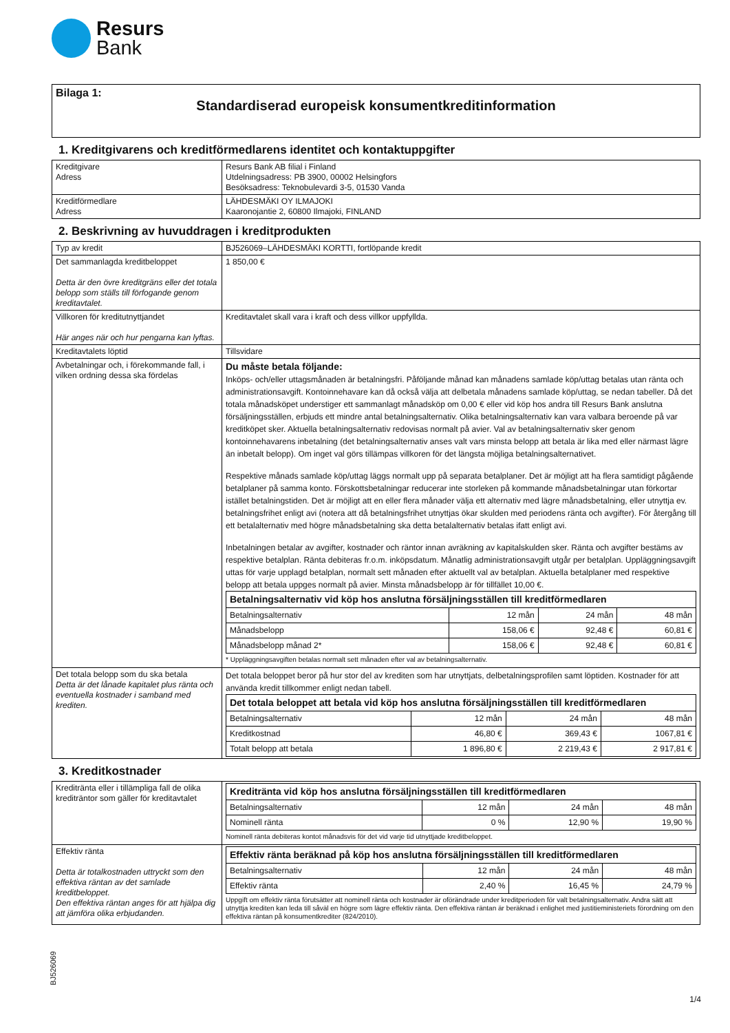Resurs
Bank
Bilaga 1:
Standardiserad europeisk konsumentkreditinformation
1. Kreditgivarens och kreditförmedlarens identitet och kontaktuppgifter
| Kreditgivare Adress | Resurs Bank AB filial i Finland Utdelningsadress: PB 3900, 00002 Helsingfors Besöksadress: Teknobulevardi 3-5, 01530 Vanda |
| Kreditförmedlare Adress | LÄHDESMÄKI OY ILMAJOKI Kaaronojantie 2, 60800 Ilmajoki, FINLAND |
2. Beskrivning av huvuddragen i kreditprodukten
| Typ av kredit | BJ526069–LÄHDESMÄKI KORTTI, fortlöpande kredit |
| Det sammanlagda kreditbeloppet Detta är den övre kreditgräns eller det totala belopp som ställs till förfogande genom kreditavtalet. | 1 850,00 € |
| Villkoren för kreditutnyttjandet Här anges när och hur pengarna kan lyftas. | Kreditavtalet skall vara i kraft och dess villkor uppfyllda. |
| Kreditavtalets löptid | Tillsvidare |
| Avbetalningar och, i förekommande fall, i vilken ordning dessa ska fördelas | Du måste betala följande: Inköps- och/eller uttagsmånaden är betalningsfri. Påföljande månad kan månadens samlade köp/uttag betalas utan ränta och administrationsavgift. Kontoinnehavare kan då också välja att delbetala månadens samlade köp/uttag, se nedan tabeller. Då det totala månadsköpet understiger ett sammanlagt månadsköp om 0,00 € eller vid köp hos andra till Resurs Bank anslutna försäljningsställen, erbjuds ett mindre antal betalningsalternativ. Olika betalningsalternativ kan vara valbara beroende på var kreditköpet sker. Aktuella betalningsalternativ redovisas normalt på avier. Val av betalningsalternativ sker genom kontoinnehavarens inbetalning (det betalningsalternativ anses valt vars minsta belopp att betala är lika med eller närmast lägre än inbetalt belopp). Om inget val görs tillämpas villkoren för det längsta möjliga betalningsalternativet. Respektive månads samlade köp/uttag läggs normalt upp på separata betalplaner. Det är möjligt att ha flera samtidigt pågående betalplaner på samma konto. Förskottsbetalningar reducerar inte storleken på kommande månadsbetalningar utan förkortar istället betalningstiden. Det är möjligt att en eller flera månader välja ett alternativ med lägre månadsbetalning, eller utnyttja ev. betalningsfrihet enligt avi (notera att då betalningsfrihet utnyttjas ökar skulden med periodens ränta och avgifter). För återgång till ett betalalternativ med högre månadsbetalning ska detta betalalternativ betalas ifatt enligt avi. Inbetalningen betalar av avgifter, kostnader och räntor innan avräkning av kapitalskulden sker. Ränta och avgifter bestäms av respektive betalplan. Ränta debiteras fr.o.m. inköpsdatum. Månatlig administrationsavgift utgår per betalplan. Uppläggningsavgift uttas för varje upplagd betalplan, normalt sett månaden efter aktuellt val av betalplan. Aktuella betalplaner med respektive belopp att betala uppges normalt på avier. Minsta månadsbelopp är för tillfället 10,00 €. / Betalningsalternativ vid köp hos anslutna försäljningsställen till kreditförmedlaren / / / / / Betalningsalternativ / 12 mån / 24 mån / 48 mån / / Månadsbelopp / 158,06 € / 92,48 € / 60,81 € / / Månadsbelopp månad 2* / 158,06 € / 92,48 € / 60,81 € / * Uppläggningsavgiften betalas normalt sett månaden efter val av betalningsalternativ. |
| Det totala belopp som du ska betala Detta är det lånade kapitalet plus ränta och eventuella kostnader i samband med krediten. | Det totala beloppet beror på hur stor del av krediten som har utnyttjats, delbetalningsprofilen samt löptiden. Kostnader för att använda kredit tillkommer enligt nedan tabell. / Det totala beloppet att betala vid köp hos anslutna försäljningsställen till kreditförmedlaren / / / / / Betalningsalternativ / 12 mån / 24 mån / 48 mån / / Kreditkostnad / 46,80 € / 369,43 € / 1067,81 € / / Totalt belopp att betala / 1 896,80 € / 2 219,43 € / 2 917,81 € / |
3. Kreditkostnader
| Kreditränta eller i tillämpliga fall de olika krediträntor som gäller för kreditavtalet | / Kreditränta vid köp hos anslutna försäljningsställen till kreditförmedlaren / / / / / Betalningsalternativ / 12 mån / 24 mån / 48 mån / / Nominell ränta / 0 % / 12,90 % / 19,90 % / Nominell ränta debiteras kontot månadsvis för det vid varje tid utnyttjade kreditbeloppet. |
| Effektiv ränta Detta är totalkostnaden uttryckt som den effektiva räntan av det samlade kreditbeloppet. Den effektiva räntan anges för att hjälpa dig att jämföra olika erbjudanden. | / Effektiv ränta beräknad på köp hos anslutna försäljningsställen till kreditförmedlaren / / / / / Betalningsalternativ / 12 mån / 24 mån / 48 mån / / Effektiv ränta / 2,40 % / 16,45 % / 24,79 % / Uppgift om effektiv ränta förutsätter att nominell ränta och kostnader är oförändrade under kreditperioden för valt betalningsalternativ. Andra sätt att utnyttja krediten kan leda till såväl en högre som lägre effektiv ränta. Den effektiva räntan är beräknad i enlighet med justitieministeriets förordning om den effektiva räntan på konsumentkrediter (824/2010). |
BJ526069
1/4